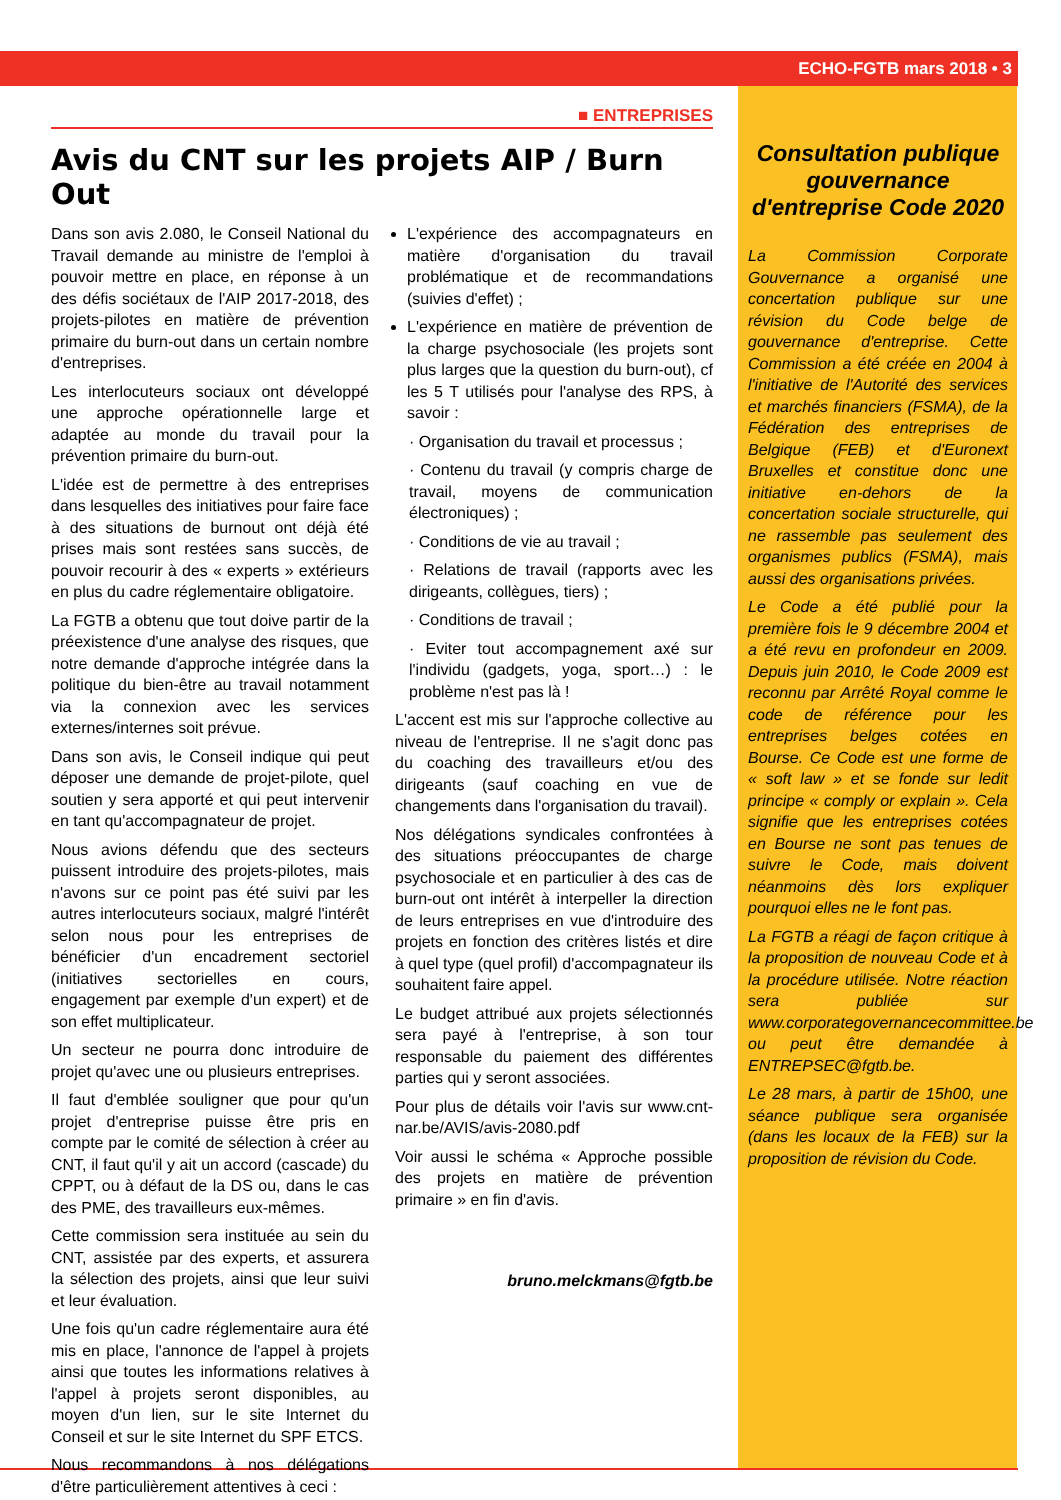ECHO-FGTB mars 2018 • 3
■ ENTREPRISES
Avis du CNT sur les projets AIP / Burn Out
Dans son avis 2.080, le Conseil National du Travail demande au ministre de l'emploi à pouvoir mettre en place, en réponse à un des défis sociétaux de l'AIP 2017-2018, des projets-pilotes en matière de prévention primaire du burn-out dans un certain nombre d'entreprises.
Les interlocuteurs sociaux ont développé une approche opérationnelle large et adaptée au monde du travail pour la prévention primaire du burn-out.
L'idée est de permettre à des entreprises dans lesquelles des initiatives pour faire face à des situations de burnout ont déjà été prises mais sont restées sans succès, de pouvoir recourir à des « experts » extérieurs en plus du cadre réglementaire obligatoire.
La FGTB a obtenu que tout doive partir de la préexistence d'une analyse des risques, que notre demande d'approche intégrée dans la politique du bien-être au travail notamment via la connexion avec les services externes/internes soit prévue.
Dans son avis, le Conseil indique qui peut déposer une demande de projet-pilote, quel soutien y sera apporté et qui peut intervenir en tant qu'accompagnateur de projet.
Nous avions défendu que des secteurs puissent introduire des projets-pilotes, mais n'avons sur ce point pas été suivi par les autres interlocuteurs sociaux, malgré l'intérêt selon nous pour les entreprises de bénéficier d'un encadrement sectoriel (initiatives sectorielles en cours, engagement par exemple d'un expert) et de son effet multiplicateur.
Un secteur ne pourra donc introduire de projet qu'avec une ou plusieurs entreprises.
Il faut d'emblée souligner que pour qu'un projet d'entreprise puisse être pris en compte par le comité de sélection à créer au CNT, il faut qu'il y ait un accord (cascade) du CPPT, ou à défaut de la DS ou, dans le cas des PME, des travailleurs eux-mêmes.
Cette commission sera instituée au sein du CNT, assistée par des experts, et assurera la sélection des projets, ainsi que leur suivi et leur évaluation.
Une fois qu'un cadre réglementaire aura été mis en place, l'annonce de l'appel à projets ainsi que toutes les informations relatives à l'appel à projets seront disponibles, au moyen d'un lien, sur le site Internet du Conseil et sur le site Internet du SPF ETCS.
Nous recommandons à nos délégations d'être particulièrement attentives à ceci :
L'expérience des accompagnateurs en matière d'organisation du travail problématique et de recommandations (suivies d'effet) ;
L'expérience en matière de prévention de la charge psychosociale (les projets sont plus larges que la question du burn-out), cf les 5 T utilisés pour l'analyse des RPS, à savoir :
· Organisation du travail et processus ;
· Contenu du travail (y compris charge de travail, moyens de communication électroniques) ;
· Conditions de vie au travail ;
· Relations de travail (rapports avec les dirigeants, collègues, tiers) ;
· Conditions de travail ;
· Eviter tout accompagnement axé sur l'individu (gadgets, yoga, sport…) : le problème n'est pas là !
L'accent est mis sur l'approche collective au niveau de l'entreprise. Il ne s'agit donc pas du coaching des travailleurs et/ou des dirigeants (sauf coaching en vue de changements dans l'organisation du travail).
Nos délégations syndicales confrontées à des situations préoccupantes de charge psychosociale et en particulier à des cas de burn-out ont intérêt à interpeller la direction de leurs entreprises en vue d'introduire des projets en fonction des critères listés et dire à quel type (quel profil) d'accompagnateur ils souhaitent faire appel.
Le budget attribué aux projets sélectionnés sera payé à l'entreprise, à son tour responsable du paiement des différentes parties qui y seront associées.
Pour plus de détails voir l'avis sur www.cnt-nar.be/AVIS/avis-2080.pdf
Voir aussi le schéma « Approche possible des projets en matière de prévention primaire » en fin d'avis.
bruno.melckmans@fgtb.be
Consultation publique gouvernance d'entreprise Code 2020
La Commission Corporate Gouvernance a organisé une concertation publique sur une révision du Code belge de gouvernance d'entreprise. Cette Commission a été créée en 2004 à l'initiative de l'Autorité des services et marchés financiers (FSMA), de la Fédération des entreprises de Belgique (FEB) et d'Euronext Bruxelles et constitue donc une initiative en-dehors de la concertation sociale structurelle, qui ne rassemble pas seulement des organismes publics (FSMA), mais aussi des organisations privées.
Le Code a été publié pour la première fois le 9 décembre 2004 et a été revu en profondeur en 2009. Depuis juin 2010, le Code 2009 est reconnu par Arrêté Royal comme le code de référence pour les entreprises belges cotées en Bourse. Ce Code est une forme de « soft law » et se fonde sur ledit principe « comply or explain ». Cela signifie que les entreprises cotées en Bourse ne sont pas tenues de suivre le Code, mais doivent néanmoins dès lors expliquer pourquoi elles ne le font pas.
La FGTB a réagi de façon critique à la proposition de nouveau Code et à la procédure utilisée. Notre réaction sera publiée sur www.corporategovernancecommittee.be ou peut être demandée à ENTREPSEC@fgtb.be.
Le 28 mars, à partir de 15h00, une séance publique sera organisée (dans les locaux de la FEB) sur la proposition de révision du Code.